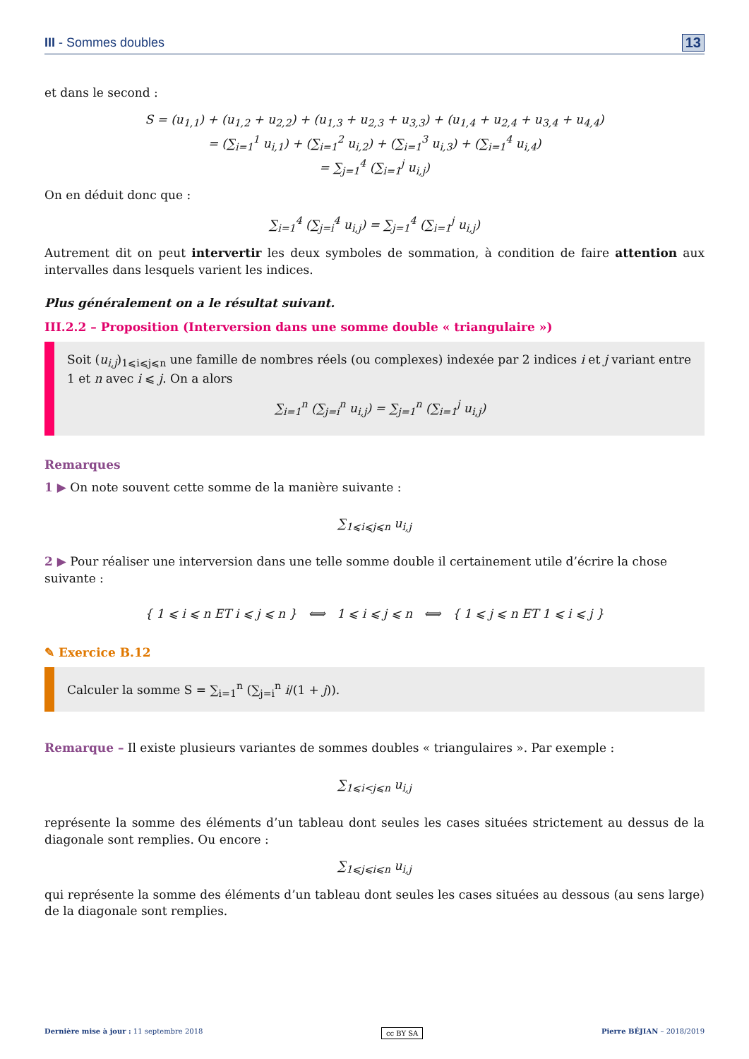III - Sommes doubles 13
et dans le second :
S = (u<sub>1,1</sub>) + (u<sub>1,2</sub> + u<sub>2,2</sub>) + (u<sub>1,3</sub> + u<sub>2,3</sub> + u<sub>3,3</sub>) + (u<sub>1,4</sub> + u<sub>2,4</sub> + u<sub>3,4</sub> + u<sub>4,4</sub>)
= (∑<sub>i=1</sub><sup>1</sup> u<sub>i,1</sub>) + (∑<sub>i=1</sub><sup>2</sup> u<sub>i,2</sub>) + (∑<sub>i=1</sub><sup>3</sup> u<sub>i,3</sub>) + (∑<sub>i=1</sub><sup>4</sup> u<sub>i,4</sub>)
= ∑<sub>j=1</sub><sup>4</sup> (∑<sub>i=1</sub><sup>j</sup> u<sub>i,j</sub>)
On en déduit donc que :
∑<sub>i=1</sub><sup>4</sup> (∑<sub>j=i</sub><sup>4</sup> u<sub>i,j</sub>) = ∑<sub>j=1</sub><sup>4</sup> (∑<sub>i=1</sub><sup>j</sup> u<sub>i,j</sub>)
Autrement dit on peut intervertir les deux symboles de sommation, à condition de faire attention aux intervalles dans lesquels varient les indices.
Plus généralement on a le résultat suivant.
III.2.2 – Proposition (Interversion dans une somme double « triangulaire »)
Soit (u<sub>i,j</sub>)<sub>1⩽i⩽j⩽n</sub> une famille de nombres réels (ou complexes) indexée par 2 indices i et j variant entre 1 et n avec i ⩽ j. On a alors
∑<sub>i=1</sub><sup>n</sup> (∑<sub>j=i</sub><sup>n</sup> u<sub>i,j</sub>) = ∑<sub>j=1</sub><sup>n</sup> (∑<sub>i=1</sub><sup>j</sup> u<sub>i,j</sub>)
Remarques
1 ▶ On note souvent cette somme de la manière suivante :
∑<sub>1⩽i⩽j⩽n</sub> u<sub>i,j</sub>
2 ▶ Pour réaliser une interversion dans une telle somme double il certainement utile d’écrire la chose suivante :
{ 1 ⩽ i ⩽ n ET i ⩽ j ⩽ n } ⟺ 1 ⩽ i ⩽ j ⩽ n ⟺ { 1 ⩽ j ⩽ n ET 1 ⩽ i ⩽ j }
✎ Exercice B.12
Calculer la somme S = ∑<sub>i=1</sub><sup>n</sup> (∑<sub>j=i</sub><sup>n</sup> i/(1 + j)).
Remarque – Il existe plusieurs variantes de sommes doubles « triangulaires ». Par exemple :
∑<sub>1⩽i<j⩽n</sub> u<sub>i,j</sub>
représente la somme des éléments d’un tableau dont seules les cases situées strictement au dessus de la diagonale sont remplies. Ou encore :
∑<sub>1⩽j⩽i⩽n</sub> u<sub>i,j</sub>
qui représente la somme des éléments d’un tableau dont seules les cases situées au dessous (au sens large) de la diagonale sont remplies.
Dernière mise à jour : 11 septembre 2018 cc BY SA Pierre BÉJIAN – 2018/2019